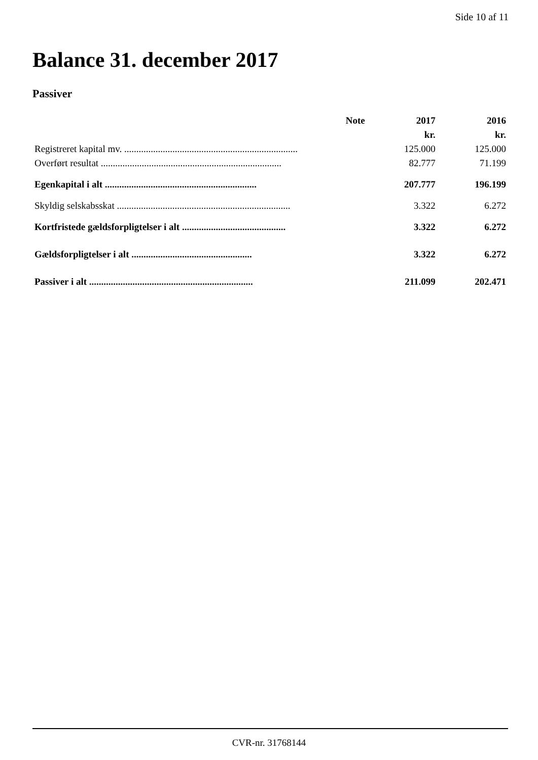Side 10 af 11
Balance 31. december 2017
Passiver
| | Note | 2017 | 2016 |
| --- | --- | --- | --- |
| | | kr. | kr. |
| Registreret kapital mv. ........................................................................ | | 125.000 | 125.000 |
| Overført resultat ........................................................................... | | 82.777 | 71.199 |
| Egenkapital i alt ............................................................... | | 207.777 | 196.199 |
| Skyldig selskabsskat ........................................................................ | | 3.322 | 6.272 |
| Kortfristede gældsforpligtelser i alt ........................................... | | 3.322 | 6.272 |
| Gældsforpligtelser i alt .................................................. | | 3.322 | 6.272 |
| Passiver i alt .................................................................... | | 211.099 | 202.471 |
CVR-nr. 31768144